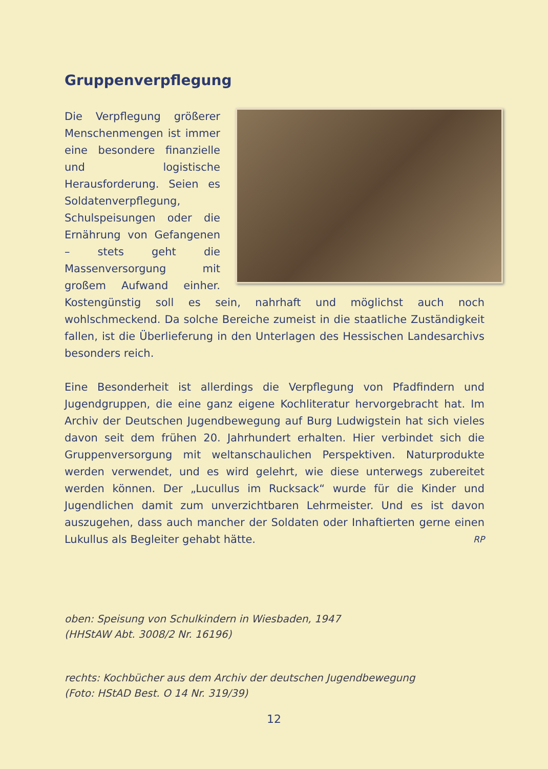Gruppenverpflegung
Die Verpflegung größerer Menschenmengen ist immer eine besondere finanzielle und logistische Herausforderung. Seien es Soldatenverpflegung, Schulspeisungen oder die Ernährung von Gefangenen – stets geht die Massenversorgung mit großem Aufwand einher. Kostengünstig soll es sein, nahrhaft und möglichst auch noch wohlschmeckend. Da solche Bereiche zumeist in die staatliche Zuständigkeit fallen, ist die Überlieferung in den Unterlagen des Hessischen Landesarchivs besonders reich.
Eine Besonderheit ist allerdings die Verpflegung von Pfadfindern und Jugendgruppen, die eine ganz eigene Kochliteratur hervorgebracht hat. Im Archiv der Deutschen Jugendbewegung auf Burg Ludwigstein hat sich vieles davon seit dem frühen 20. Jahrhundert erhalten. Hier verbindet sich die Gruppenversorgung mit weltanschaulichen Perspektiven. Naturprodukte werden verwendet, und es wird gelehrt, wie diese unterwegs zubereitet werden können. Der „Lucullus im Rucksack“ wurde für die Kinder und Jugendlichen damit zum unverzichtbaren Lehrmeister. Und es ist davon auszugehen, dass auch mancher der Soldaten oder Inhaftierten gerne einen Lukullus als Begleiter gehabt hätte. RP
oben: Speisung von Schulkindern in Wiesbaden, 1947
(HHStAW Abt. 3008/2 Nr. 16196)
rechts: Kochbücher aus dem Archiv der deutschen Jugendbewegung
(Foto: HStAD Best. O 14 Nr. 319/39)
12